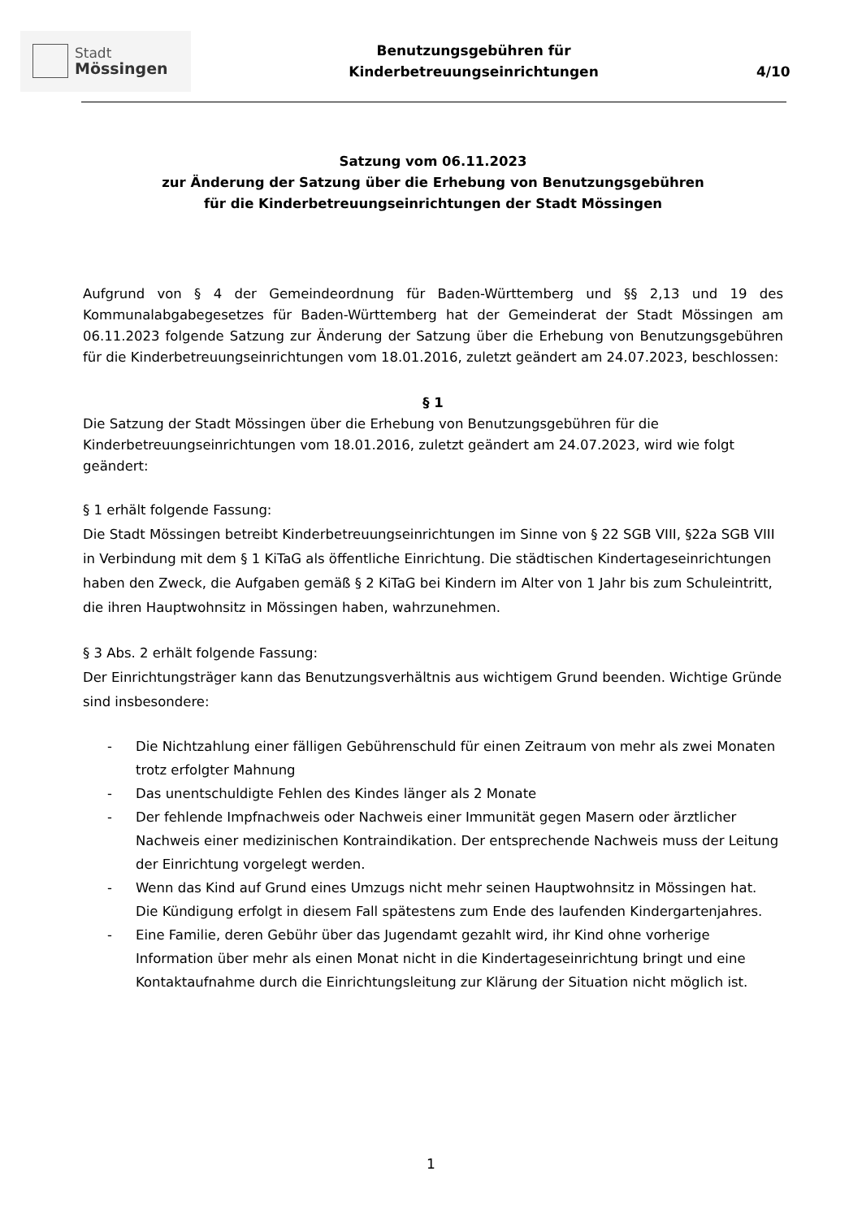Stadt
Mössingen
Benutzungsgebühren für
Kinderbetreuungseinrichtungen
4/10
Satzung vom 06.11.2023
zur Änderung der Satzung über die Erhebung von Benutzungsgebühren
für die Kinderbetreuungseinrichtungen der Stadt Mössingen
Aufgrund von § 4 der Gemeindeordnung für Baden-Württemberg und §§ 2,13 und 19 des Kommunalabgabegesetzes für Baden-Württemberg hat der Gemeinderat der Stadt Mössingen am 06.11.2023 folgende Satzung zur Änderung der Satzung über die Erhebung von Benutzungsgebühren für die Kinderbetreuungseinrichtungen vom 18.01.2016, zuletzt geändert am 24.07.2023, beschlossen:
§ 1
Die Satzung der Stadt Mössingen über die Erhebung von Benutzungsgebühren für die Kinderbetreuungseinrichtungen vom 18.01.2016, zuletzt geändert am 24.07.2023, wird wie folgt geändert:
§ 1 erhält folgende Fassung:
Die Stadt Mössingen betreibt Kinderbetreuungseinrichtungen im Sinne von § 22 SGB VIII, §22a SGB VIII in Verbindung mit dem § 1 KiTaG als öffentliche Einrichtung. Die städtischen Kindertageseinrichtungen haben den Zweck, die Aufgaben gemäß § 2 KiTaG bei Kindern im Alter von 1 Jahr bis zum Schuleintritt, die ihren Hauptwohnsitz in Mössingen haben, wahrzunehmen.
§ 3 Abs. 2 erhält folgende Fassung:
Der Einrichtungsträger kann das Benutzungsverhältnis aus wichtigem Grund beenden. Wichtige Gründe sind insbesondere:
- Die Nichtzahlung einer fälligen Gebührenschuld für einen Zeitraum von mehr als zwei Monaten trotz erfolgter Mahnung
- Das unentschuldigte Fehlen des Kindes länger als 2 Monate
- Der fehlende Impfnachweis oder Nachweis einer Immunität gegen Masern oder ärztlicher Nachweis einer medizinischen Kontraindikation. Der entsprechende Nachweis muss der Leitung der Einrichtung vorgelegt werden.
- Wenn das Kind auf Grund eines Umzugs nicht mehr seinen Hauptwohnsitz in Mössingen hat. Die Kündigung erfolgt in diesem Fall spätestens zum Ende des laufenden Kindergartenjahres.
- Eine Familie, deren Gebühr über das Jugendamt gezahlt wird, ihr Kind ohne vorherige Information über mehr als einen Monat nicht in die Kindertageseinrichtung bringt und eine Kontaktaufnahme durch die Einrichtungsleitung zur Klärung der Situation nicht möglich ist.
1